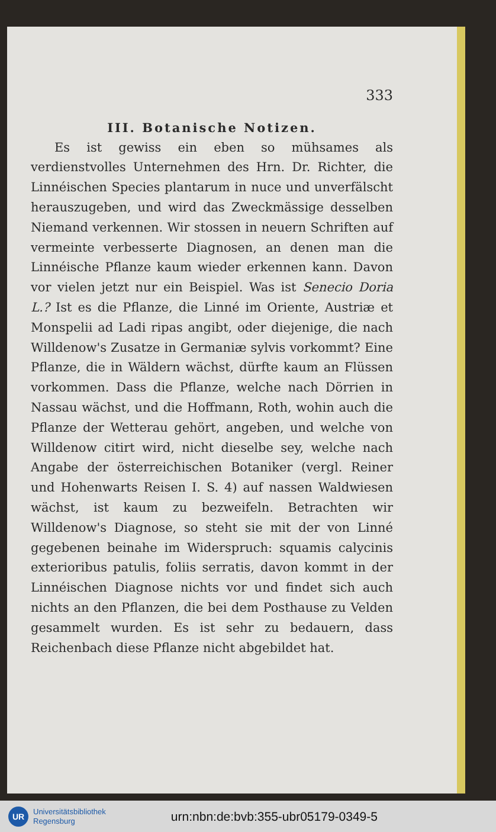333
III. Botanische Notizen.
Es ist gewiss ein eben so mühsames als verdienstvolles Unternehmen des Hrn. Dr. Richter, die Linnéischen Species plantarum in nuce und unverfälscht herauszugeben, und wird das Zweckmässige desselben Niemand verkennen. Wir stossen in neuern Schriften auf vermeinte verbesserte Diagnosen, an denen man die Linnéische Pflanze kaum wieder erkennen kann. Davon vor vielen jetzt nur ein Beispiel. Was ist Senecio Doria L.? Ist es die Pflanze, die Linné im Oriente, Austriæ et Monspelii ad Ladi ripas angibt, oder diejenige, die nach Willdenow's Zusatze in Germaniæ sylvis vorkommt? Eine Pflanze, die in Wäldern wächst, dürfte kaum an Flüssen vorkommen. Dass die Pflanze, welche nach Dörrien in Nassau wächst, und die Hoffmann, Roth, wohin auch die Pflanze der Wetterau gehört, angeben, und welche von Willdenow citirt wird, nicht dieselbe sey, welche nach Angabe der österreichischen Botaniker (vergl. Reiner und Hohenwarts Reisen I. S. 4) auf nassen Waldwiesen wächst, ist kaum zu bezweifeln. Betrachten wir Willdenow's Diagnose, so steht sie mit der von Linné gegebenen beinahe im Widerspruch: squamis calycinis exterioribus patulis, foliis serratis, davon kommt in der Linnéischen Diagnose nichts vor und findet sich auch nichts an den Pflanzen, die bei dem Posthause zu Velden gesammelt wurden. Es ist sehr zu bedauern, dass Reichenbach diese Pflanze nicht abgebildet hat.
UR
Universitätsbibliothek
Regensburg
urn:nbn:de:bvb:355-ubr05179-0349-5